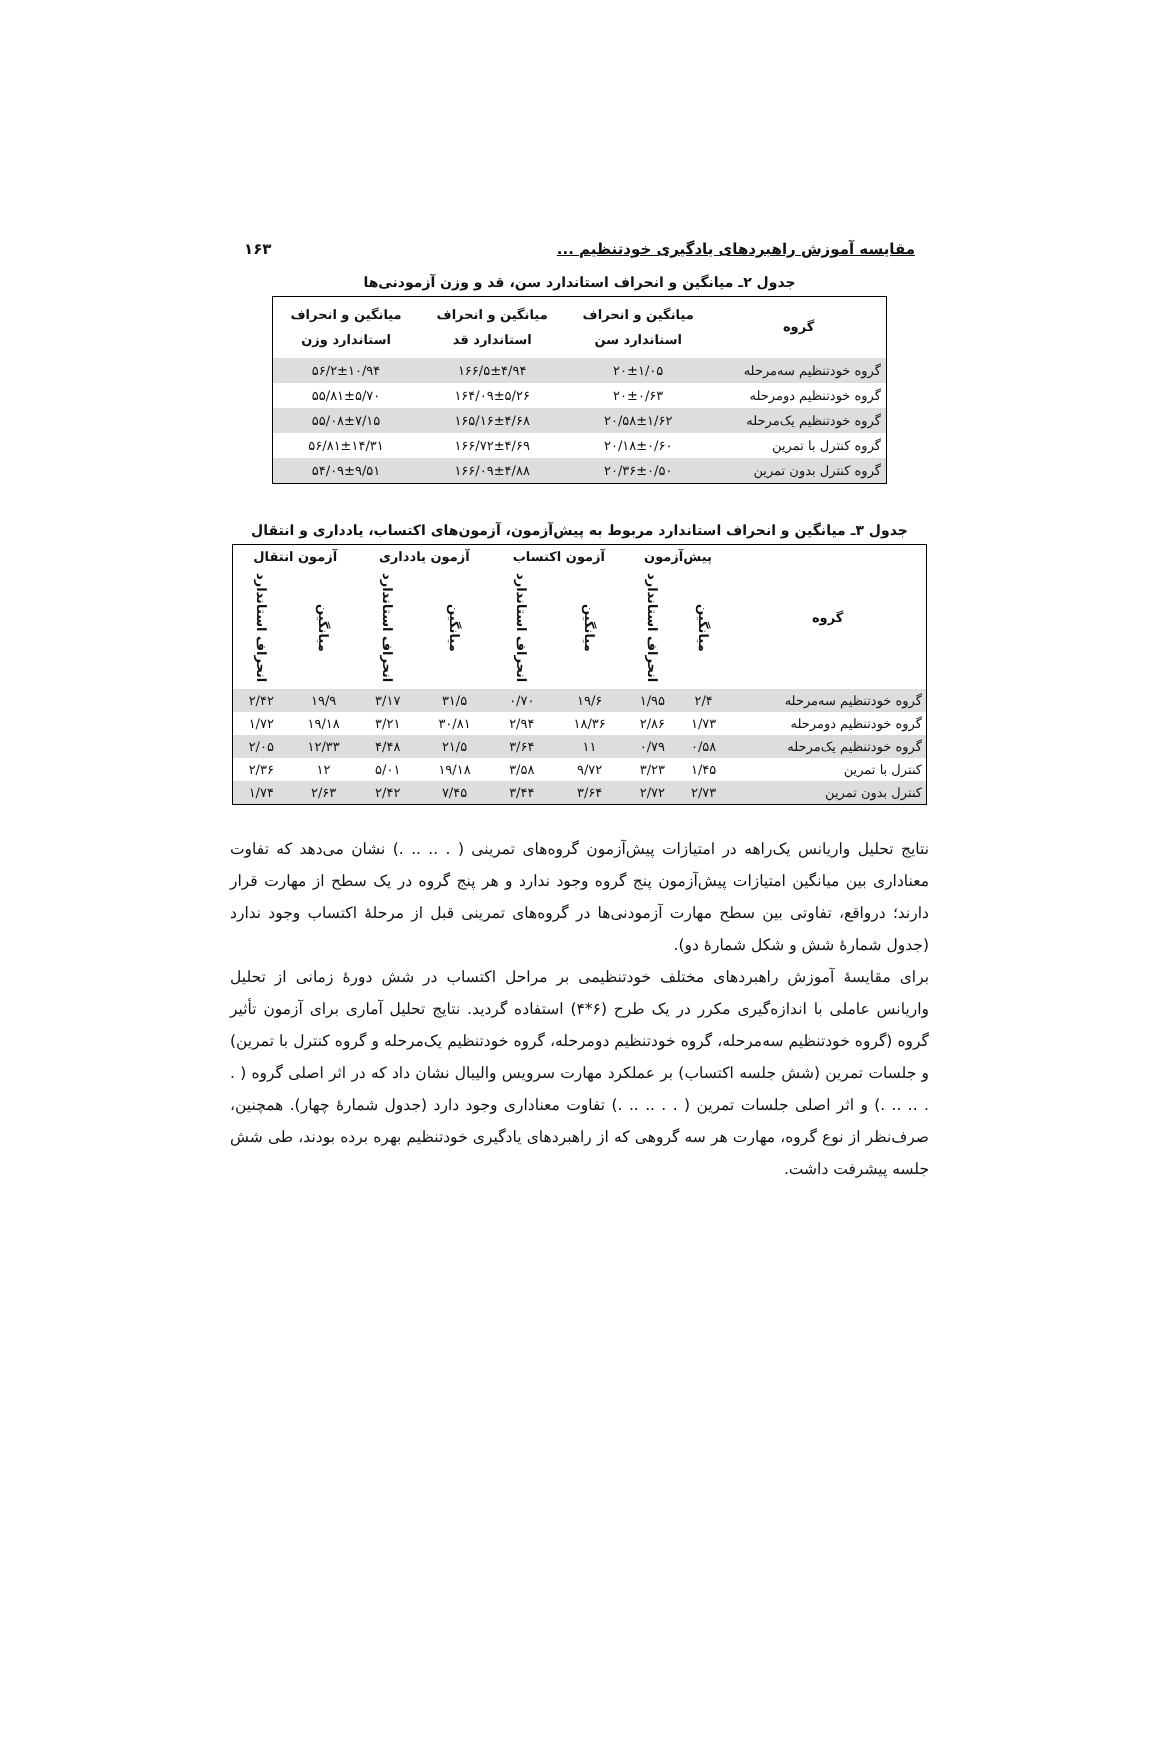مقایسه آموزش راهبردهای یادگیری خودتنظیم ... ۱۶۳
جدول ۲ـ میانگین و انحراف استاندارد سن، قد و وزن آزمودنی‌ها
| گروه | میانگین و انحراف استاندارد سن | میانگین و انحراف استاندارد قد | میانگین و انحراف استاندارد وزن |
| --- | --- | --- | --- |
| گروه خودتنظیم سه‌مرحله | ۲۰±۱/۰۵ | ۱۶۶/۵±۴/۹۴ | ۵۶/۲±۱۰/۹۴ |
| گروه خودتنظیم دومرحله | ۲۰±۰/۶۳ | ۱۶۴/۰۹±۵/۲۶ | ۵۵/۸۱±۵/۷۰ |
| گروه خودتنظیم یک‌مرحله | ۲۰/۵۸±۱/۶۲ | ۱۶۵/۱۶±۴/۶۸ | ۵۵/۰۸±۷/۱۵ |
| گروه کنترل با تمرین | ۲۰/۱۸±۰/۶۰ | ۱۶۶/۷۲±۴/۶۹ | ۵۶/۸۱±۱۴/۳۱ |
| گروه کنترل بدون تمرین | ۲۰/۳۶±۰/۵۰ | ۱۶۶/۰۹±۴/۸۸ | ۵۴/۰۹±۹/۵۱ |
جدول ۳ـ میانگین و انحراف استاندارد مربوط به پیش‌آزمون، آزمون‌های اکتساب، یادداری و انتقال
| گروه | پیش‌آزمون | | آزمون اکتساب | | آزمون یادداری | | آزمون انتقال | |
| --- | --- | --- | --- | --- | --- | --- | --- | --- |
| | میانگین | انحراف استاندارد | میانگین | انحراف استاندارد | میانگین | انحراف استاندارد | میانگین | انحراف استاندارد |
| گروه خودتنظیم سه‌مرحله | ۲/۴ | ۱/۹۵ | ۱۹/۶ | ۰/۷۰ | ۳۱/۵ | ۳/۱۷ | ۱۹/۹ | ۲/۴۲ |
| گروه خودتنظیم دومرحله | ۱/۷۳ | ۲/۸۶ | ۱۸/۳۶ | ۲/۹۴ | ۳۰/۸۱ | ۳/۲۱ | ۱۹/۱۸ | ۱/۷۲ |
| گروه خودتنظیم یک‌مرحله | ۰/۵۸ | ۰/۷۹ | ۱۱ | ۳/۶۴ | ۲۱/۵ | ۴/۴۸ | ۱۲/۳۳ | ۲/۰۵ |
| کنترل با تمرین | ۱/۴۵ | ۳/۲۳ | ۹/۷۲ | ۳/۵۸ | ۱۹/۱۸ | ۵/۰۱ | ۱۲ | ۲/۳۶ |
| کنترل بدون تمرین | ۲/۷۳ | ۲/۷۲ | ۳/۶۴ | ۳/۴۴ | ۷/۴۵ | ۲/۴۲ | ۲/۶۳ | ۱/۷۴ |
نتایج تحلیل واریانس یک‌راهه در امتیازات پیش‌آزمون گروه‌های تمرینی ( . .. .. .) نشان می‌دهد که تفاوت معناداری بین میانگین امتیازات پیش‌آزمون پنج گروه وجود ندارد و هر پنج گروه در یک سطح از مهارت قرار دارند؛ درواقع، تفاوتی بین سطح مهارت آزمودنی‌ها در گروه‌های تمرینی قبل از مرحلهٔ اکتساب وجود ندارد (جدول شمارهٔ شش و شکل شمارهٔ دو).
برای مقایسهٔ آموزش راهبردهای مختلف خودتنظیمی بر مراحل اکتساب در شش دورهٔ زمانی از تحلیل واریانس عاملی با اندازه‌گیری مکرر در یک طرح (۶*۴) استفاده گردید. نتایج تحلیل آماری برای آزمون تأثیر گروه (گروه خودتنظیم سه‌مرحله، گروه خودتنظیم دومرحله، گروه خودتنظیم یک‌مرحله و گروه کنترل با تمرین) و جلسات تمرین (شش جلسه اکتساب) بر عملکرد مهارت سرویس والیبال نشان داد که در اثر اصلی گروه ( . . .. .. .) و اثر اصلی جلسات تمرین ( . . .. .. .) تفاوت معناداری وجود دارد (جدول شمارهٔ چهار). همچنین، صرف‌نظر از نوع گروه، مهارت هر سه گروهی که از راهبردهای یادگیری خودتنظیم بهره برده بودند، طی شش جلسه پیشرفت داشت.